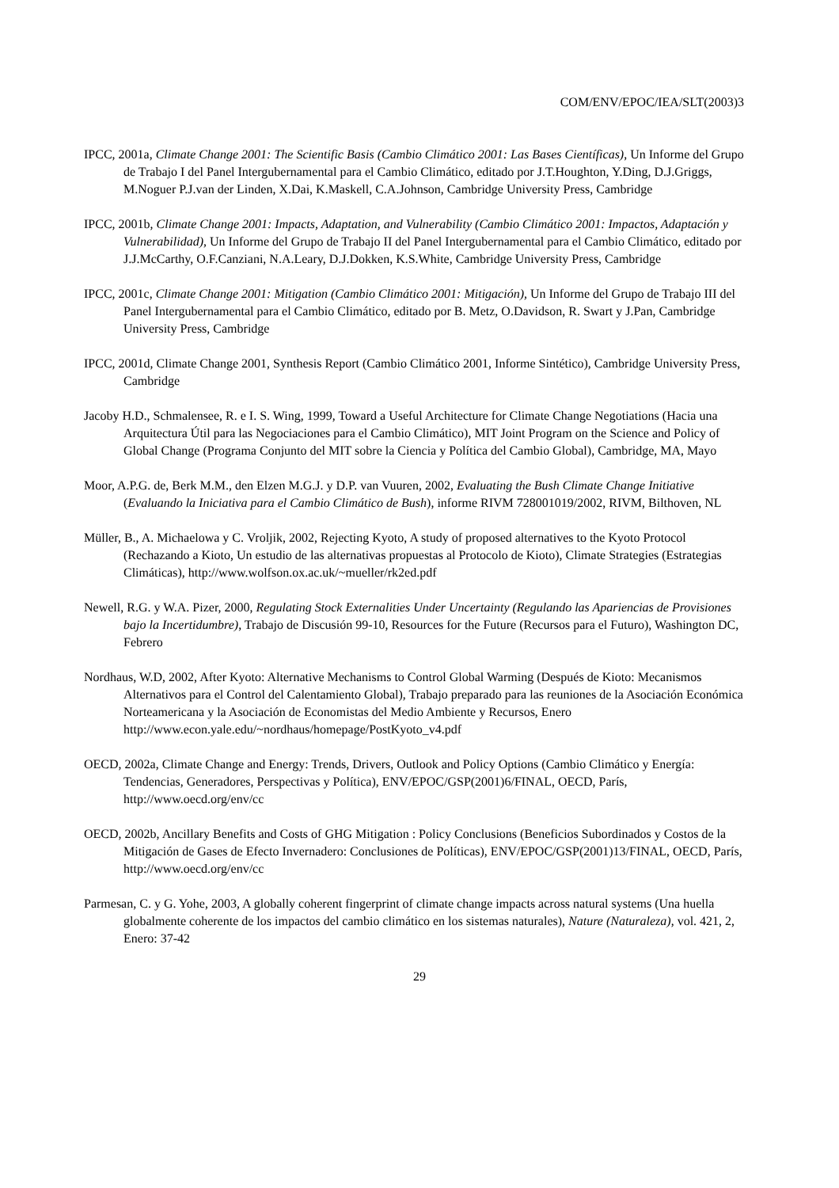COM/ENV/EPOC/IEA/SLT(2003)3
IPCC, 2001a, Climate Change 2001: The Scientific Basis (Cambio Climático 2001: Las Bases Científicas), Un Informe del Grupo de Trabajo I del Panel Intergubernamental para el Cambio Climático, editado por J.T.Houghton, Y.Ding, D.J.Griggs, M.Noguer P.J.van der Linden, X.Dai, K.Maskell, C.A.Johnson, Cambridge University Press, Cambridge
IPCC, 2001b, Climate Change 2001: Impacts, Adaptation, and Vulnerability (Cambio Climático 2001: Impactos, Adaptación y Vulnerabilidad), Un Informe del Grupo de Trabajo II del Panel Intergubernamental para el Cambio Climático, editado por J.J.McCarthy, O.F.Canziani, N.A.Leary, D.J.Dokken, K.S.White, Cambridge University Press, Cambridge
IPCC, 2001c, Climate Change 2001: Mitigation (Cambio Climático 2001: Mitigación), Un Informe del Grupo de Trabajo III del Panel Intergubernamental para el Cambio Climático, editado por B. Metz, O.Davidson, R. Swart y J.Pan, Cambridge University Press, Cambridge
IPCC, 2001d, Climate Change 2001, Synthesis Report (Cambio Climático 2001, Informe Sintético), Cambridge University Press, Cambridge
Jacoby H.D., Schmalensee, R. e I. S. Wing, 1999, Toward a Useful Architecture for Climate Change Negotiations (Hacia una Arquitectura Útil para las Negociaciones para el Cambio Climático), MIT Joint Program on the Science and Policy of Global Change (Programa Conjunto del MIT sobre la Ciencia y Política del Cambio Global), Cambridge, MA, Mayo
Moor, A.P.G. de, Berk M.M., den Elzen M.G.J. y D.P. van Vuuren, 2002, Evaluating the Bush Climate Change Initiative (Evaluando la Iniciativa para el Cambio Climático de Bush), informe RIVM 728001019/2002, RIVM, Bilthoven, NL
Müller, B., A. Michaelowa y C. Vroljik, 2002, Rejecting Kyoto, A study of proposed alternatives to the Kyoto Protocol (Rechazando a Kioto, Un estudio de las alternativas propuestas al Protocolo de Kioto), Climate Strategies (Estrategias Climáticas), http://www.wolfson.ox.ac.uk/~mueller/rk2ed.pdf
Newell, R.G. y W.A. Pizer, 2000, Regulating Stock Externalities Under Uncertainty (Regulando las Apariencias de Provisiones bajo la Incertidumbre), Trabajo de Discusión 99-10, Resources for the Future (Recursos para el Futuro), Washington DC, Febrero
Nordhaus, W.D, 2002, After Kyoto: Alternative Mechanisms to Control Global Warming (Después de Kioto: Mecanismos Alternativos para el Control del Calentamiento Global), Trabajo preparado para las reuniones de la Asociación Económica Norteamericana y la Asociación de Economistas del Medio Ambiente y Recursos, Enero
http://www.econ.yale.edu/~nordhaus/homepage/PostKyoto_v4.pdf
OECD, 2002a, Climate Change and Energy: Trends, Drivers, Outlook and Policy Options (Cambio Climático y Energía: Tendencias, Generadores, Perspectivas y Política), ENV/EPOC/GSP(2001)6/FINAL, OECD, París, http://www.oecd.org/env/cc
OECD, 2002b, Ancillary Benefits and Costs of GHG Mitigation : Policy Conclusions (Beneficios Subordinados y Costos de la Mitigación de Gases de Efecto Invernadero: Conclusiones de Políticas), ENV/EPOC/GSP(2001)13/FINAL, OECD, París, http://www.oecd.org/env/cc
Parmesan, C. y G. Yohe, 2003, A globally coherent fingerprint of climate change impacts across natural systems (Una huella globalmente coherente de los impactos del cambio climático en los sistemas naturales), Nature (Naturaleza), vol. 421, 2, Enero: 37-42
29